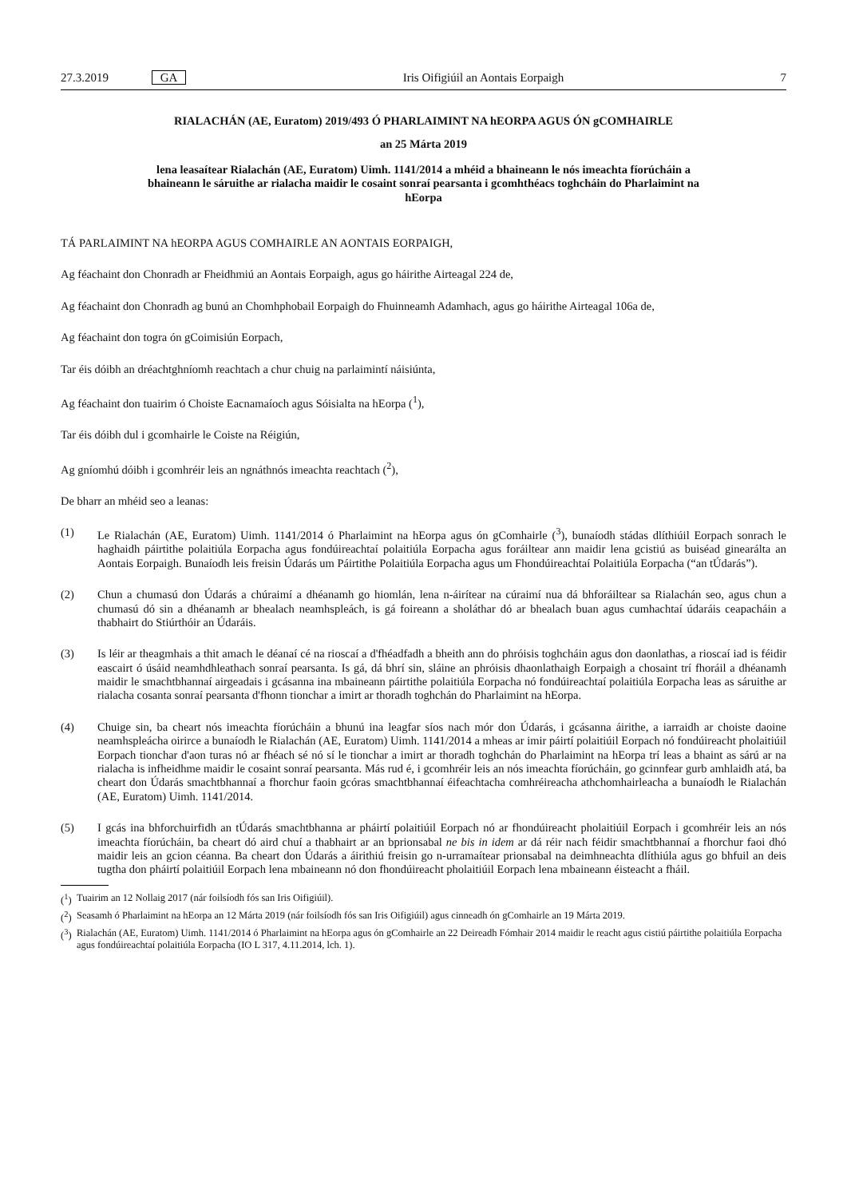27.3.2019 GA Iris Oifigiúil an Aontais Eorpaigh 7
RIALACHÁN (AE, Euratom) 2019/493 Ó PHARLAIMINT NA hEORPA AGUS ÓN gCOMHAIRLE
an 25 Márta 2019
lena leasaítear Rialachán (AE, Euratom) Uimh. 1141/2014 a mhéid a bhaineann le nós imeachta fíorúcháin a bhaineann le sáruithe ar rialacha maidir le cosaint sonraí pearsanta i gcomhthéacs toghcháin do Pharlaimint na hEorpa
TÁ PARLAIMINT NA hEORPA AGUS COMHAIRLE AN AONTAIS EORPAIGH,
Ag féachaint don Chonradh ar Fheidhmiú an Aontais Eorpaigh, agus go háirithe Airteagal 224 de,
Ag féachaint don Chonradh ag bunú an Chomhphobail Eorpaigh do Fhuinneamh Adamhach, agus go háirithe Airteagal 106a de,
Ag féachaint don togra ón gCoimisiún Eorpach,
Tar éis dóibh an dréachtghníomh reachtach a chur chuig na parlaimintí náisiúnta,
Ag féachaint don tuairim ó Choiste Eacnamaíoch agus Sóisialta na hEorpa (<sup>1</sup>),
Tar éis dóibh dul i gcomhairle le Coiste na Réigiún,
Ag gníomhú dóibh i gcomhréir leis an ngnáthnós imeachta reachtach (<sup>2</sup>),
De bharr an mhéid seo a leanas:
(1) Le Rialachán (AE, Euratom) Uimh. 1141/2014 ó Pharlaimint na hEorpa agus ón gComhairle (<sup>3</sup>), bunaíodh stádas dlíthiúil Eorpach sonrach le haghaidh páirtithe polaitiúla Eorpacha agus fondúireachtaí polaitiúla Eorpacha agus foráiltear ann maidir lena gcistiú as buiséad ginearálta an Aontais Eorpaigh. Bunaíodh leis freisin Údarás um Páirtithe Polaitiúla Eorpacha agus um Fhondúireachtaí Polaitiúla Eorpacha (“an tÚdarás”).
(2) Chun a chumasú don Údarás a chúraimí a dhéanamh go hiomlán, lena n-áirítear na cúraimí nua dá bhforáiltear sa Rialachán seo, agus chun a chumasú dó sin a dhéanamh ar bhealach neamhspleách, is gá foireann a sholáthar dó ar bhealach buan agus cumhachtaí údaráis ceapacháin a thabhairt do Stiúrthóir an Údaráis.
(3) Is léir ar theagmhais a thit amach le déanaí cé na rioscaí a d'fhéadfadh a bheith ann do phróisis toghcháin agus don daonlathas, a rioscaí iad is féidir eascairt ó úsáid neamhdhleathach sonraí pearsanta. Is gá, dá bhrí sin, sláine an phróisis dhaonlathaigh Eorpaigh a chosaint trí fhoráil a dhéanamh maidir le smachtbhannaí airgeadais i gcásanna ina mbaineann páirtithe polaitiúla Eorpacha nó fondúireachtaí polaitiúla Eorpacha leas as sáruithe ar rialacha cosanta sonraí pearsanta d'fhonn tionchar a imirt ar thoradh toghchán do Pharlaimint na hEorpa.
(4) Chuige sin, ba cheart nós imeachta fíorúcháin a bhunú ina leagfar síos nach mór don Údarás, i gcásanna áirithe, a iarraidh ar choiste daoine neamhspleácha oirirce a bunaíodh le Rialachán (AE, Euratom) Uimh. 1141/2014 a mheas ar imir páirtí polaitiúil Eorpach nó fondúireacht pholaitiúil Eorpach tionchar d'aon turas nó ar fhéach sé nó sí le tionchar a imirt ar thoradh toghchán do Pharlaimint na hEorpa trí leas a bhaint as sárú ar na rialacha is infheidhme maidir le cosaint sonraí pearsanta. Más rud é, i gcomhréir leis an nós imeachta fíorúcháin, go gcinnfear gurb amhlaidh atá, ba cheart don Údarás smachtbhannaí a fhorchur faoin gcóras smachtbhannaí éifeachtacha comhréireacha athchomhairleacha a bunaíodh le Rialachán (AE, Euratom) Uimh. 1141/2014.
(5) I gcás ina bhforchuirfidh an tÚdarás smachtbhanna ar pháirtí polaitiúil Eorpach nó ar fhondúireacht pholaitiúil Eorpach i gcomhréir leis an nós imeachta fíorúcháin, ba cheart dó aird chuí a thabhairt ar an bprionsabal ne bis in idem ar dá réir nach féidir smachtbhannaí a fhorchur faoi dhó maidir leis an gcion céanna. Ba cheart don Údarás a áirithiú freisin go n-urramaítear prionsabal na deimhneachta dlíthiúla agus go bhfuil an deis tugtha don pháirtí polaitiúil Eorpach lena mbaineann nó don fhondúireacht pholaitiúil Eorpach lena mbaineann éisteacht a fháil.
(<sup>1</sup>) Tuairim an 12 Nollaig 2017 (nár foilsíodh fós san Iris Oifigiúil).
(<sup>2</sup>) Seasamh ó Pharlaimint na hEorpa an 12 Márta 2019 (nár foilsíodh fós san Iris Oifigiúil) agus cinneadh ón gComhairle an 19 Márta 2019.
(<sup>3</sup>) Rialachán (AE, Euratom) Uimh. 1141/2014 ó Pharlaimint na hEorpa agus ón gComhairle an 22 Deireadh Fómhair 2014 maidir le reacht agus cistiú páirtithe polaitiúla Eorpacha agus fondúireachtaí polaitiúla Eorpacha (IO L 317, 4.11.2014, lch. 1).